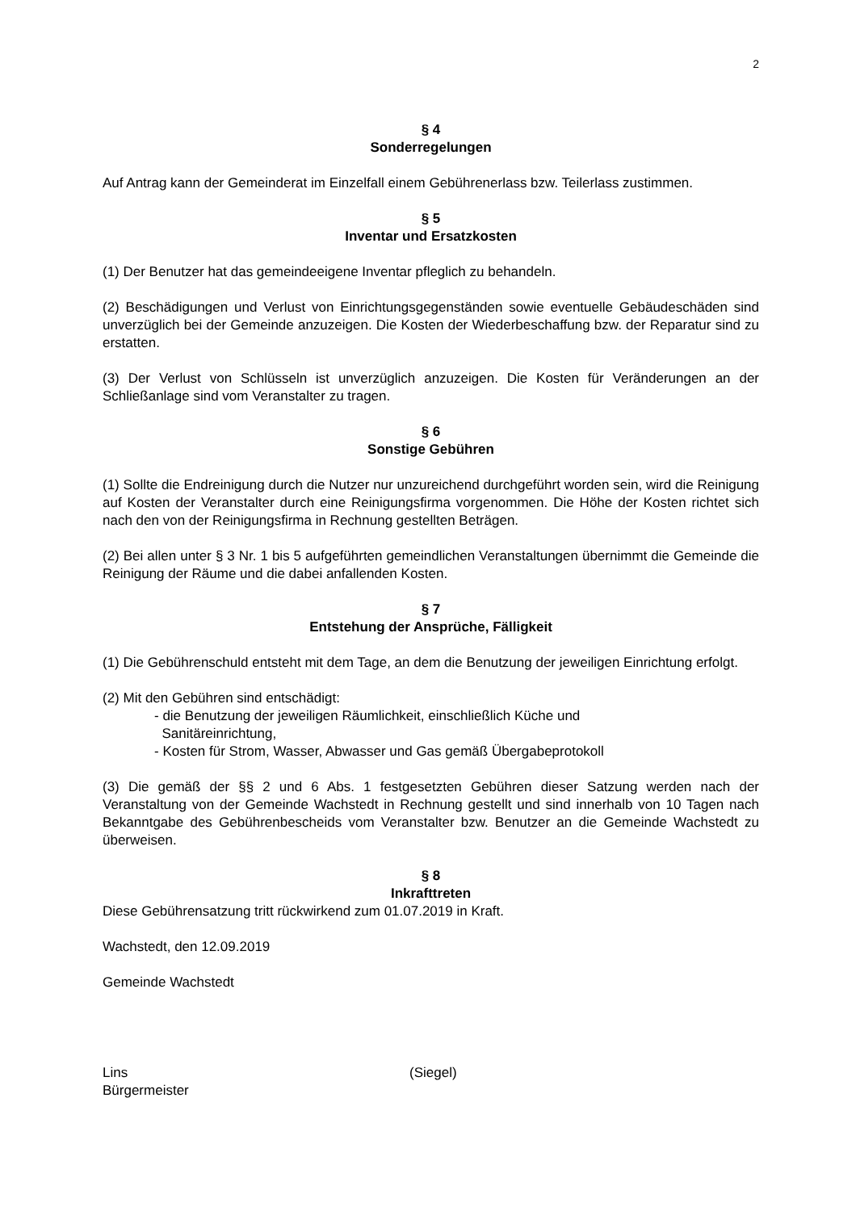2
§ 4
Sonderregelungen
Auf Antrag kann der Gemeinderat im Einzelfall einem Gebührenerlass bzw. Teilerlass zustimmen.
§ 5
Inventar und Ersatzkosten
(1) Der Benutzer hat das gemeindeeigene Inventar pfleglich zu behandeln.
(2) Beschädigungen und Verlust von Einrichtungsgegenständen sowie eventuelle Gebäudeschäden sind unverzüglich bei der Gemeinde anzuzeigen. Die Kosten der Wiederbeschaffung bzw. der Reparatur sind zu erstatten.
(3) Der Verlust von Schlüsseln ist unverzüglich anzuzeigen. Die Kosten für Veränderungen an der Schließanlage sind vom Veranstalter zu tragen.
§ 6
Sonstige Gebühren
(1) Sollte die Endreinigung durch die Nutzer nur unzureichend durchgeführt worden sein, wird die Reinigung auf Kosten der Veranstalter durch eine Reinigungsfirma vorgenommen. Die Höhe der Kosten richtet sich nach den von der Reinigungsfirma in Rechnung gestellten Beträgen.
(2) Bei allen unter § 3 Nr. 1 bis 5 aufgeführten gemeindlichen Veranstaltungen übernimmt die Gemeinde die Reinigung der Räume und die dabei anfallenden Kosten.
§ 7
Entstehung der Ansprüche, Fälligkeit
(1) Die Gebührenschuld entsteht mit dem Tage, an dem die Benutzung der jeweiligen Einrichtung erfolgt.
(2) Mit den Gebühren sind entschädigt:
- die Benutzung der jeweiligen Räumlichkeit, einschließlich Küche und
Sanitäreinrichtung,
- Kosten für Strom, Wasser, Abwasser und Gas gemäß Übergabeprotokoll
(3) Die gemäß der §§ 2 und 6 Abs. 1 festgesetzten Gebühren dieser Satzung werden nach der Veranstaltung von der Gemeinde Wachstedt in Rechnung gestellt und sind innerhalb von 10 Tagen nach Bekanntgabe des Gebührenbescheids vom Veranstalter bzw. Benutzer an die Gemeinde Wachstedt zu überweisen.
§ 8
Inkrafttreten
Diese Gebührensatzung tritt rückwirkend zum 01.07.2019 in Kraft.
Wachstedt, den 12.09.2019
Gemeinde Wachstedt
Lins
Bürgermeister
(Siegel)